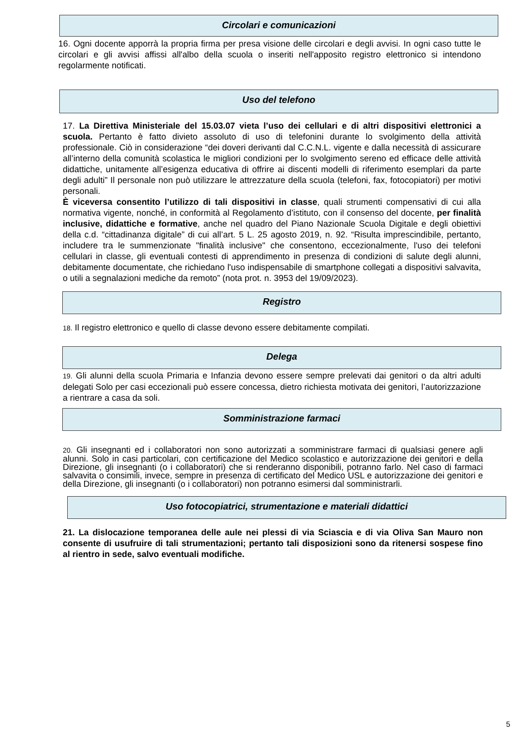Circolari e comunicazioni
16. Ogni docente apporrà la propria firma per presa visione delle circolari e degli avvisi. In ogni caso tutte le circolari e gli avvisi affissi all'albo della scuola o inseriti nell'apposito registro elettronico si intendono regolarmente notificati.
Uso del telefono
17. La Direttiva Ministeriale del 15.03.07 vieta l’uso dei cellulari e di altri dispositivi elettronici a scuola. Pertanto è fatto divieto assoluto di uso di telefonini durante lo svolgimento della attività professionale. Ciò in considerazione “dei doveri derivanti dal C.C.N.L. vigente e dalla necessità di assicurare all’interno della comunità scolastica le migliori condizioni per lo svolgimento sereno ed efficace delle attività didattiche, unitamente all’esigenza educativa di offrire ai discenti modelli di riferimento esemplari da parte degli adulti” Il personale non può utilizzare le attrezzature della scuola (telefoni, fax, fotocopiatori) per motivi personali.
È viceversa consentito l’utilizzo di tali dispositivi in classe, quali strumenti compensativi di cui alla normativa vigente, nonché, in conformità al Regolamento d’istituto, con il consenso del docente, per finalità inclusive, didattiche e formative, anche nel quadro del Piano Nazionale Scuola Digitale e degli obiettivi della c.d. “cittadinanza digitale” di cui all’art. 5 L. 25 agosto 2019, n. 92. “Risulta imprescindibile, pertanto, includere tra le summenzionate "finalità inclusive" che consentono, eccezionalmente, l'uso dei telefoni cellulari in classe, gli eventuali contesti di apprendimento in presenza di condizioni di salute degli alunni, debitamente documentate, che richiedano l'uso indispensabile di smartphone collegati a dispositivi salvavita, o utili a segnalazioni mediche da remoto” (nota prot. n. 3953 del 19/09/2023).
Registro
18. Il registro elettronico e quello di classe devono essere debitamente compilati.
Delega
19. Gli alunni della scuola Primaria e Infanzia devono essere sempre prelevati dai genitori o da altri adulti delegati Solo per casi eccezionali può essere concessa, dietro richiesta motivata dei genitori, l’autorizzazione a rientrare a casa da soli.
Somministrazione farmaci
20. Gli insegnanti ed i collaboratori non sono autorizzati a somministrare farmaci di qualsiasi genere agli alunni. Solo in casi particolari, con certificazione del Medico scolastico e autorizzazione dei genitori e della Direzione, gli insegnanti (o i collaboratori) che si renderanno disponibili, potranno farlo. Nel caso di farmaci salvavita o consimili, invece, sempre in presenza di certificato del Medico USL e autorizzazione dei genitori e della Direzione, gli insegnanti (o i collaboratori) non potranno esimersi dal somministrarli.
Uso fotocopiatrici, strumentazione e materiali didattici
21. La dislocazione temporanea delle aule nei plessi di via Sciascia e di via Oliva San Mauro non consente di usufruire di tali strumentazioni; pertanto tali disposizioni sono da ritenersi sospese fino al rientro in sede, salvo eventuali modifiche.
5